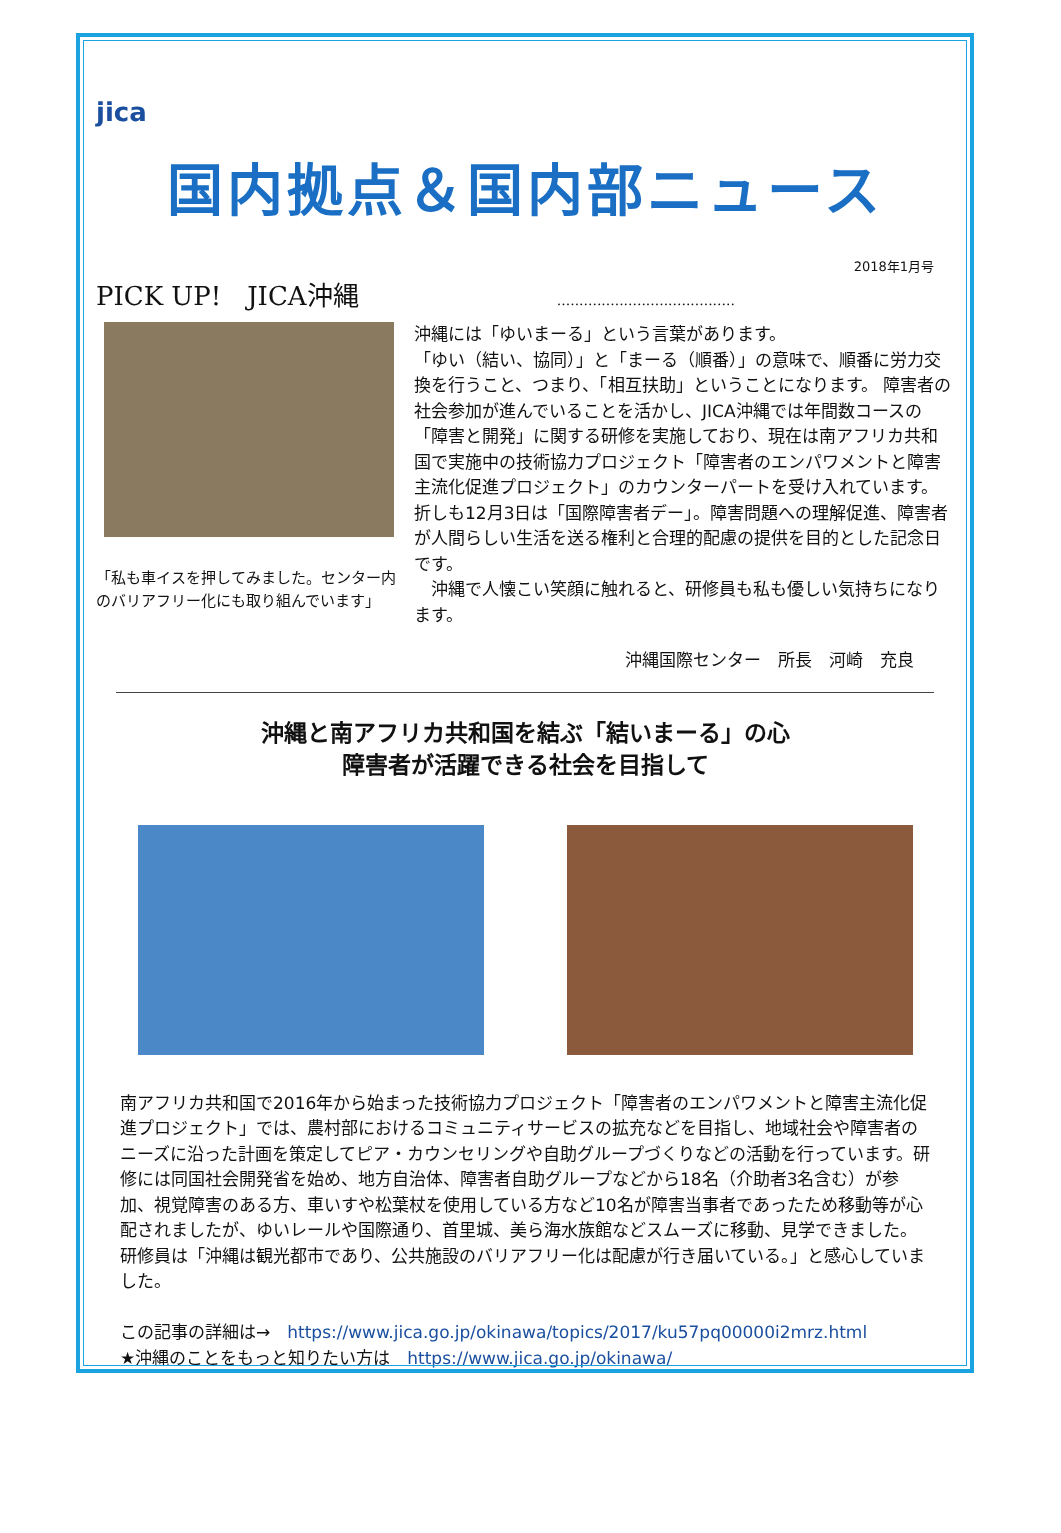jica
国内拠点＆国内部ニュース
2018年1月号
PICK UP!　JICA沖縄 ........................................
「私も車イスを押してみました。センター内のバリアフリー化にも取り組んでいます」
沖縄には「ゆいまーる」という言葉があります。
「ゆい（結い、協同）」と「まーる（順番）」の意味で、順番に労力交換を行うこと、つまり、「相互扶助」ということになります。 障害者の社会参加が進んでいることを活かし、JICA沖縄では年間数コースの「障害と開発」に関する研修を実施しており、現在は南アフリカ共和国で実施中の技術協力プロジェクト「障害者のエンパワメントと障害主流化促進プロジェクト」のカウンターパートを受け入れています。折しも12月3日は「国際障害者デー」。障害問題への理解促進、障害者が人間らしい生活を送る権利と合理的配慮の提供を目的とした記念日です。
　沖縄で人懐こい笑顔に触れると、研修員も私も優しい気持ちになります。
沖縄国際センター　所長　河崎　充良
沖縄と南アフリカ共和国を結ぶ「結いまーる」の心
障害者が活躍できる社会を目指して
南アフリカ共和国で2016年から始まった技術協力プロジェクト「障害者のエンパワメントと障害主流化促進プロジェクト」では、農村部におけるコミュニティサービスの拡充などを目指し、地域社会や障害者のニーズに沿った計画を策定してピア・カウンセリングや自助グループづくりなどの活動を行っています。研修には同国社会開発省を始め、地方自治体、障害者自助グループなどから18名（介助者3名含む）が参加、視覚障害のある方、車いすや松葉杖を使用している方など10名が障害当事者であったため移動等が心配されましたが、ゆいレールや国際通り、首里城、美ら海水族館などスムーズに移動、見学できました。研修員は「沖縄は観光都市であり、公共施設のバリアフリー化は配慮が行き届いている。」と感心していました。
この記事の詳細は→　https://www.jica.go.jp/okinawa/topics/2017/ku57pq00000i2mrz.html
★沖縄のことをもっと知りたい方は　https://www.jica.go.jp/okinawa/